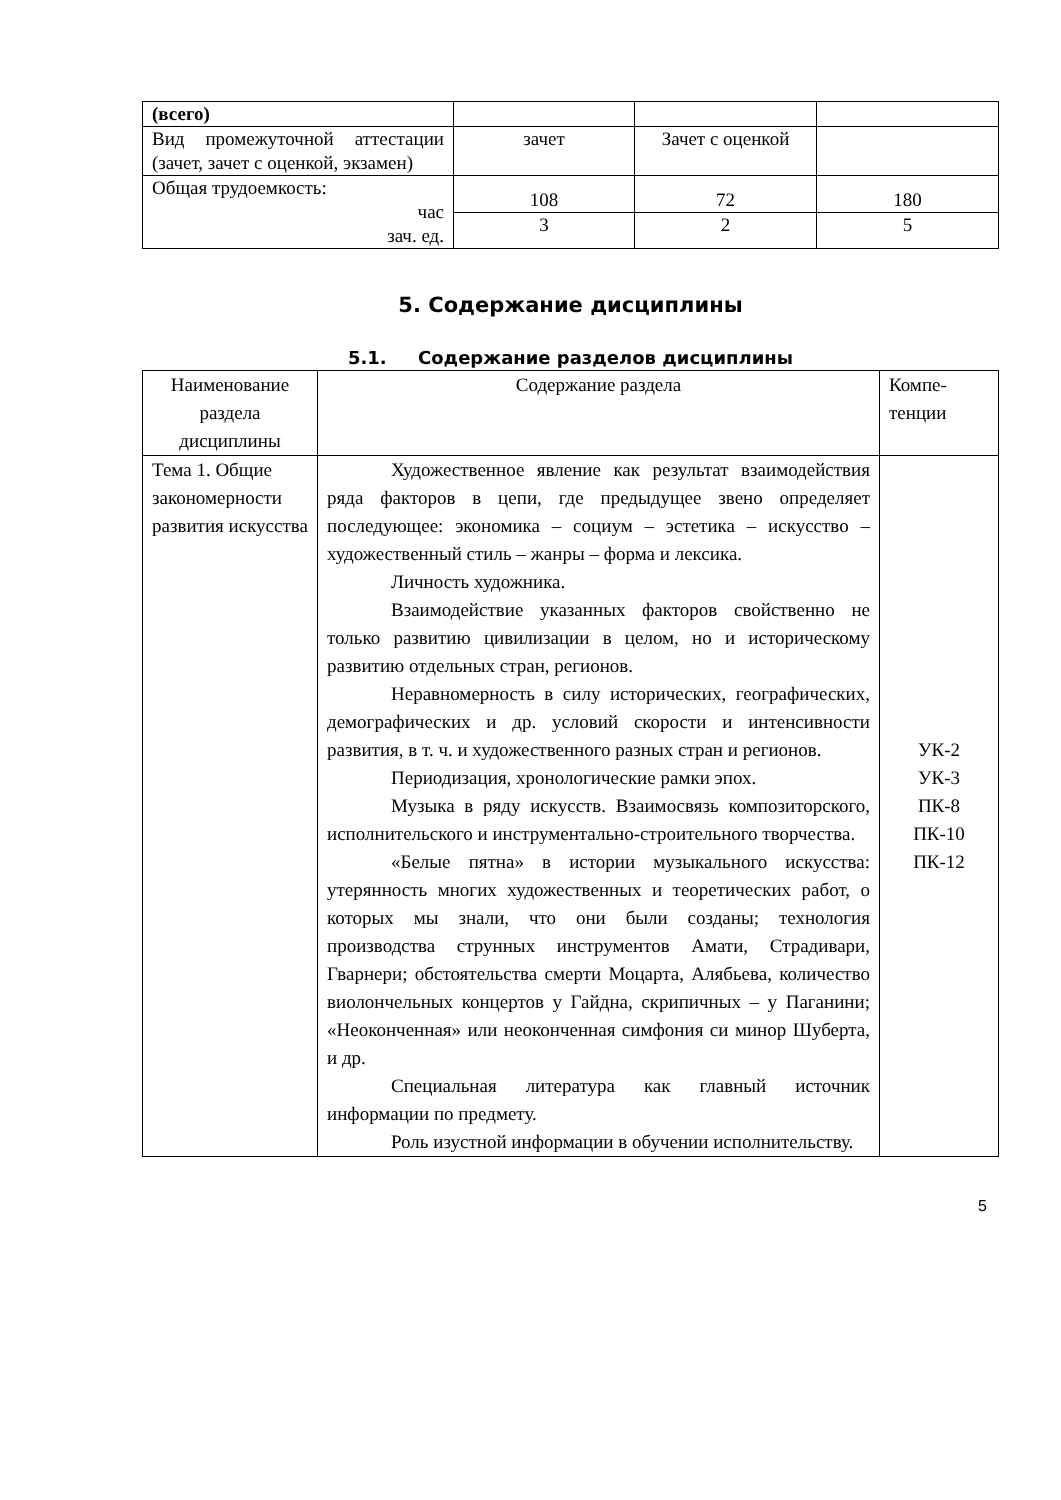| (всего) | | | |
| Вид промежуточной аттестации (зачет, зачет с оценкой, экзамен) | зачет | Зачет с оценкой | |
| Общая трудоемкость: час зач. ед. | 108 | 72 | 180 |
| | 3 | 2 | 5 |
5. Содержание дисциплины
5.1. Содержание разделов дисциплины
| Наименование раздела дисциплины | Содержание раздела | Компе-тенции |
| --- | --- | --- |
| Тема 1. Общие закономерности развития искусства | Художественное явление как результат взаимодействия ряда факторов в цепи, где предыдущее звено определяет последующее: экономика – социум – эстетика – искусство – художественный стиль – жанры – форма и лексика. Личность художника. Взаимодействие указанных факторов свойственно не только развитию цивилизации в целом, но и историческому развитию отдельных стран, регионов. Неравномерность в силу исторических, географических, демографических и др. условий скорости и интенсивности развития, в т. ч. и художественного разных стран и регионов. Периодизация, хронологические рамки эпох. Музыка в ряду искусств. Взаимосвязь композиторского, исполнительского и инструментально-строительного творчества. «Белые пятна» в истории музыкального искусства: утерянность многих художественных и теоретических работ, о которых мы знали, что они были созданы; технология производства струнных инструментов Амати, Страдивари, Гварнери; обстоятельства смерти Моцарта, Алябьева, количество виолончельных концертов у Гайдна, скрипичных – у Паганини; «Неоконченная» или неоконченная симфония си минор Шуберта, и др. Специальная литература как главный источник информации по предмету. Роль изустной информации в обучении исполнительству. | УК-2 УК-3 ПК-8 ПК-10 ПК-12 |
5